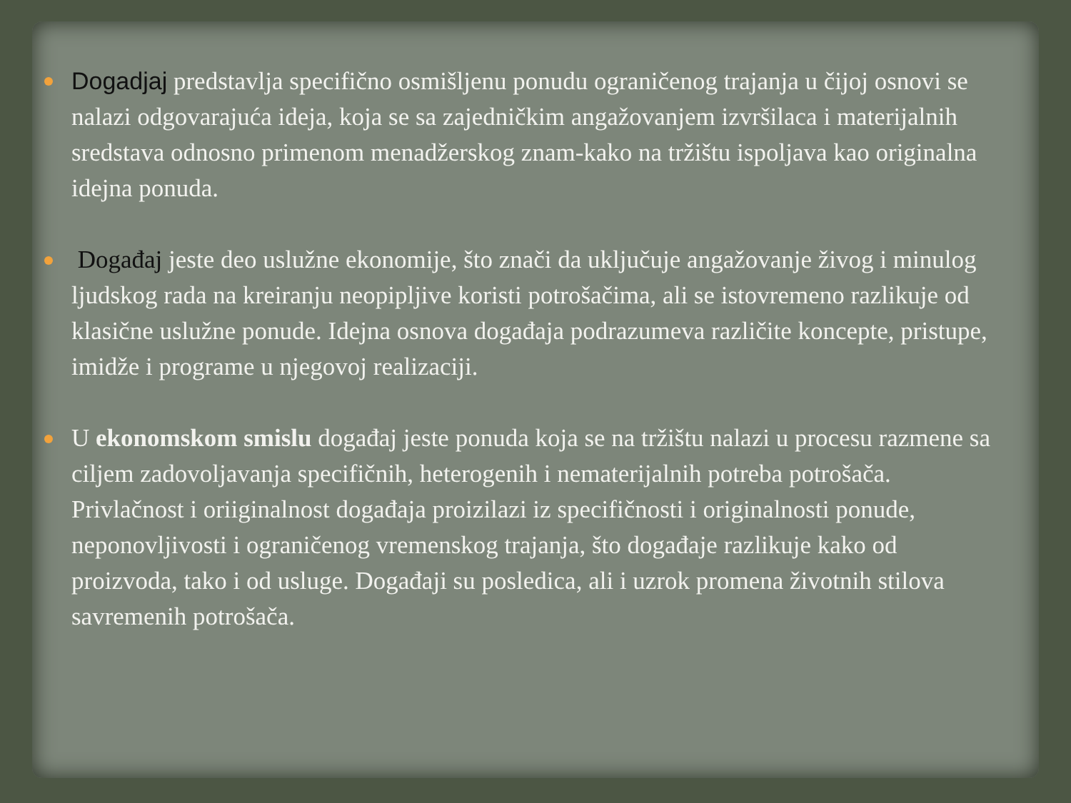Dogadjaj predstavlja specifično osmišljenu ponudu ograničenog trajanja u čijoj osnovi se nalazi odgovarajuća ideja, koja se sa zajedničkim angažovanjem izvršilaca i materijalnih sredstava odnosno primenom menadžerskog znam-kako na tržištu ispoljava kao originalna idejna ponuda.
Događaj jeste deo uslužne ekonomije, što znači da uključuje angažovanje živog i minulog ljudskog rada na kreiranju neopipljive koristi potrošačima, ali se istovremeno razlikuje od klasične uslužne ponude. Idejna osnova događaja podrazumeva različite koncepte, pristupe, imidže i programe u njegovoj realizaciji.
U ekonomskom smislu događaj jeste ponuda koja se na tržištu nalazi u procesu razmene sa ciljem zadovoljavanja specifičnih, heterogenih i nematerijalnih potreba potrošača.
Privlačnost i oriiginalnost događaja proizilazi iz specifičnosti i originalnosti ponude, neponovljivosti i ograničenog vremenskog trajanja, što događaje razlikuje kako od proizvoda, tako i od usluge. Događaji su posledica, ali i uzrok promena životnih stilova savremenih potrošača.